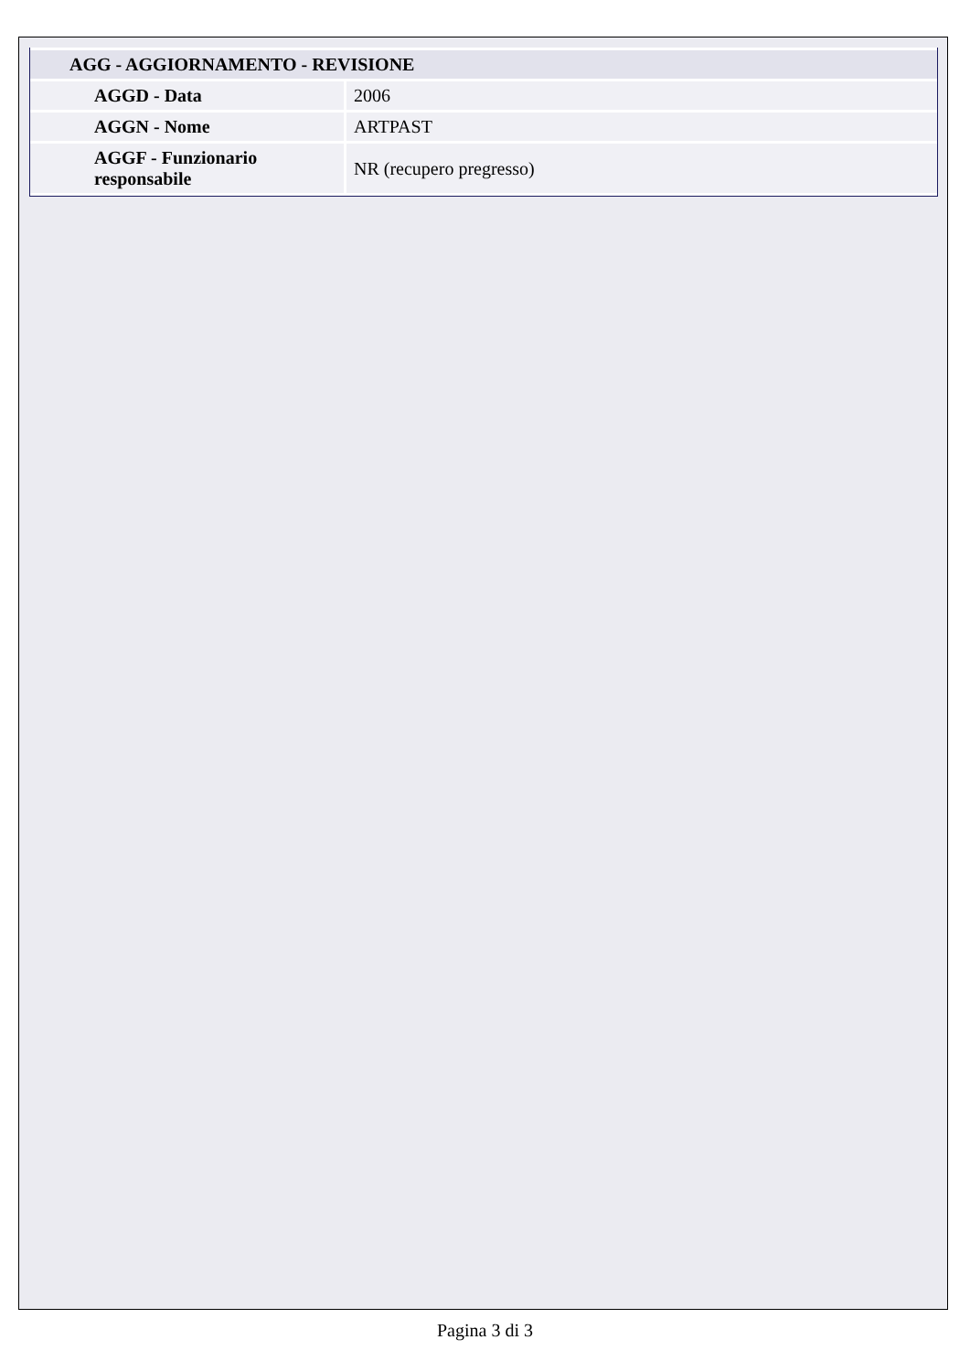| AGG - AGGIORNAMENTO - REVISIONE | |
| --- | --- |
| AGGD - Data | 2006 |
| AGGN - Nome | ARTPAST |
| AGGF - Funzionario responsabile | NR (recupero pregresso) |
Pagina 3 di 3